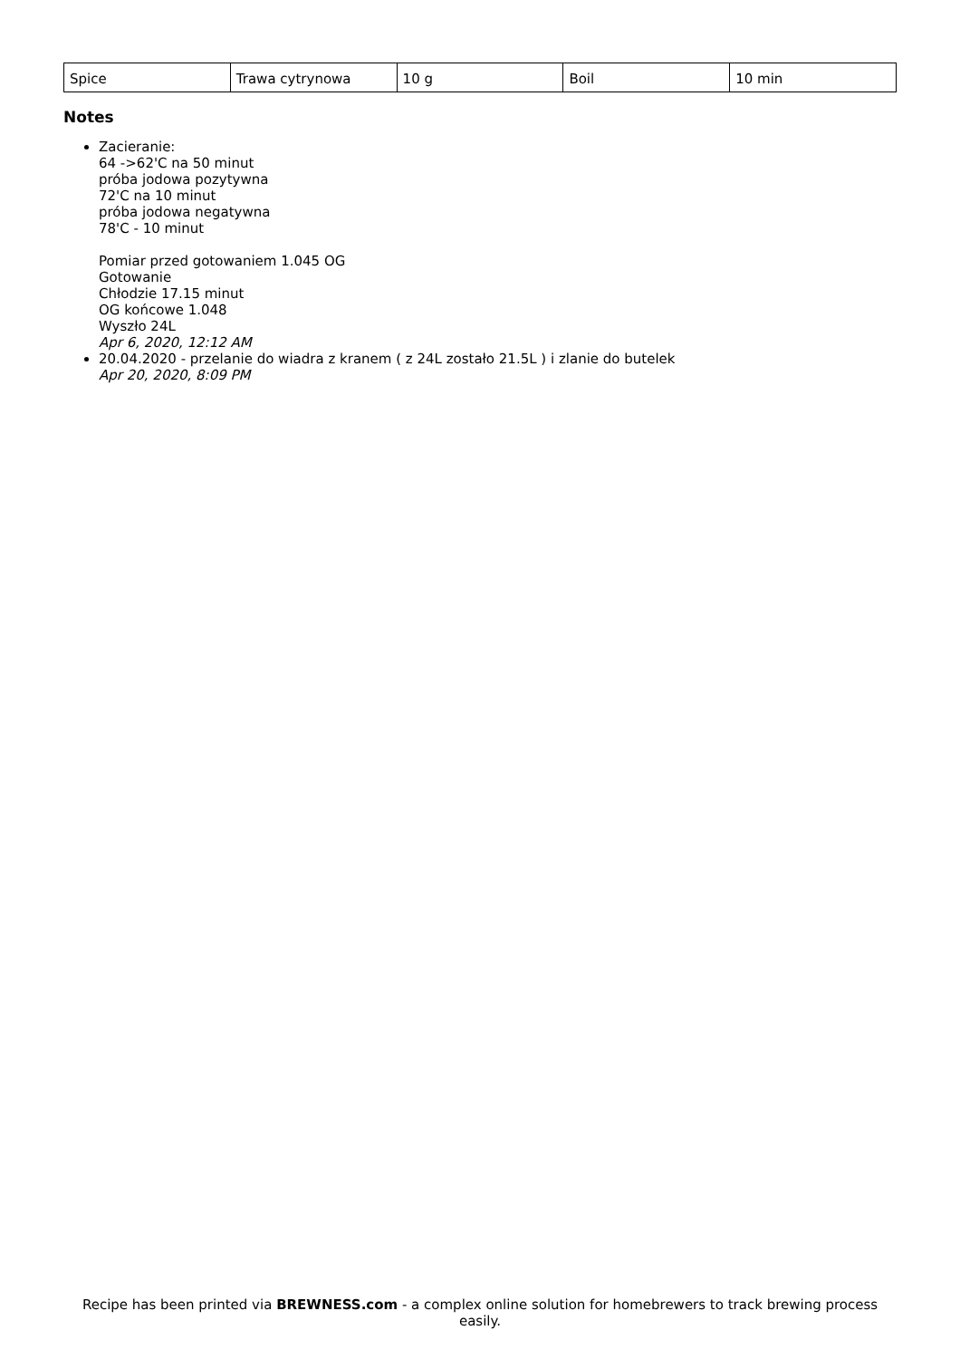| Spice | Trawa cytrynowa | 10 g | Boil | 10 min |
Notes
Zacieranie:
64 ->62'C na 50 minut
próba jodowa pozytywna
72'C na 10 minut
próba jodowa negatywna
78'C - 10 minut
Pomiar przed gotowaniem 1.045 OG
Gotowanie
Chłodzie 17.15 minut
OG końcowe 1.048
Wyszło 24L
Apr 6, 2020, 12:12 AM
20.04.2020 - przelanie do wiadra z kranem ( z 24L zostało 21.5L ) i zlanie do butelek
Apr 20, 2020, 8:09 PM
Recipe has been printed via BREWNESS.com - a complex online solution for homebrewers to track brewing process easily.